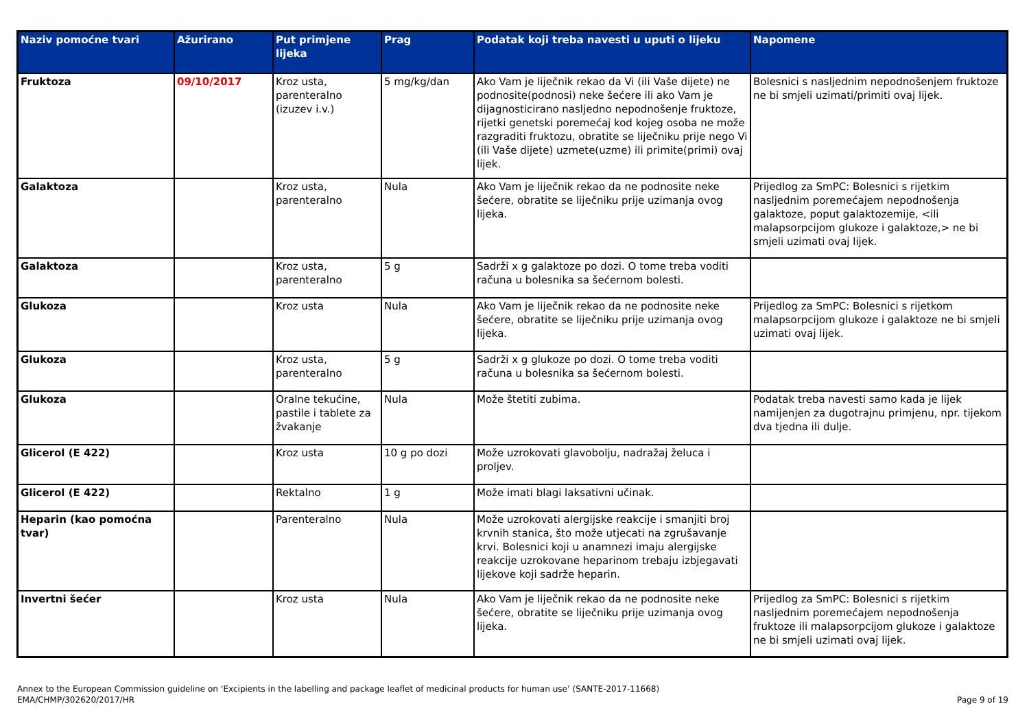| Naziv pomoćne tvari | Ažurirano | Put primjene lijeka | Prag | Podatak koji treba navesti u uputi o lijeku | Napomene |
| --- | --- | --- | --- | --- | --- |
| Fruktoza | 09/10/2017 | Kroz usta, parenteralno (izuzev i.v.) | 5 mg/kg/dan | Ako Vam je liječnik rekao da Vi (ili Vaše dijete) ne podnosite(podnosi) neke šećere ili ako Vam je dijagnosticirano nasljedno nepodnošenje fruktoze, rijetki genetski poremećaj kod kojeg osoba ne može razgraditi fruktozu, obratite se liječniku prije nego Vi (ili Vaše dijete) uzmete(uzme) ili primite(primi) ovaj lijek. | Bolesnici s nasljednim nepodnošenjem fruktoze ne bi smjeli uzimati/primiti ovaj lijek. |
| Galaktoza | | Kroz usta, parenteralno | Nula | Ako Vam je liječnik rekao da ne podnosite neke šećere, obratite se liječniku prije uzimanja ovog lijeka. | Prijedlog za SmPC: Bolesnici s rijetkim nasljednim poremećajem nepodnošenja galaktoze, poput galaktozemije, <ili malapsorpcijom glukoze i galaktoze,> ne bi smjeli uzimati ovaj lijek. |
| Galaktoza | | Kroz usta, parenteralno | 5 g | Sadrži x g galaktoze po dozi. O tome treba voditi računa u bolesnika sa šećernom bolesti. | |
| Glukoza | | Kroz usta | Nula | Ako Vam je liječnik rekao da ne podnosite neke šećere, obratite se liječniku prije uzimanja ovog lijeka. | Prijedlog za SmPC: Bolesnici s rijetkom malapsorpcijom glukoze i galaktoze ne bi smjeli uzimati ovaj lijek. |
| Glukoza | | Kroz usta, parenteralno | 5 g | Sadrži x g glukoze po dozi. O tome treba voditi računa u bolesnika sa šećernom bolesti. | |
| Glukoza | | Oralne tekućine, pastile i tablete za žvakanje | Nula | Može štetiti zubima. | Podatak treba navesti samo kada je lijek namijenjen za dugotrajnu primjenu, npr. tijekom dva tjedna ili dulje. |
| Glicerol (E 422) | | Kroz usta | 10 g po dozi | Može uzrokovati glavobolju, nadražaj želuca i proljev. | |
| Glicerol (E 422) | | Rektalno | 1 g | Može imati blagi laksativni učinak. | |
| Heparin (kao pomoćna tvar) | | Parenteralno | Nula | Može uzrokovati alergijske reakcije i smanjiti broj krvnih stanica, što može utjecati na zgrušavanje krvi. Bolesnici koji u anamnezi imaju alergijske reakcije uzrokovane heparinom trebaju izbjegavati lijekove koji sadrže heparin. | |
| Invertni šećer | | Kroz usta | Nula | Ako Vam je liječnik rekao da ne podnosite neke šećere, obratite se liječniku prije uzimanja ovog lijeka. | Prijedlog za SmPC: Bolesnici s rijetkim nasljednim poremećajem nepodnošenja fruktoze ili malapsorpcijom glukoze i galaktoze ne bi smjeli uzimati ovaj lijek. |
Page 9 of 19 Annex to the European Commission guideline on ‘Excipients in the labelling and package leaflet of medicinal products for human use’ (SANTE-2017-11668)
EMA/CHMP/302620/2017/HR